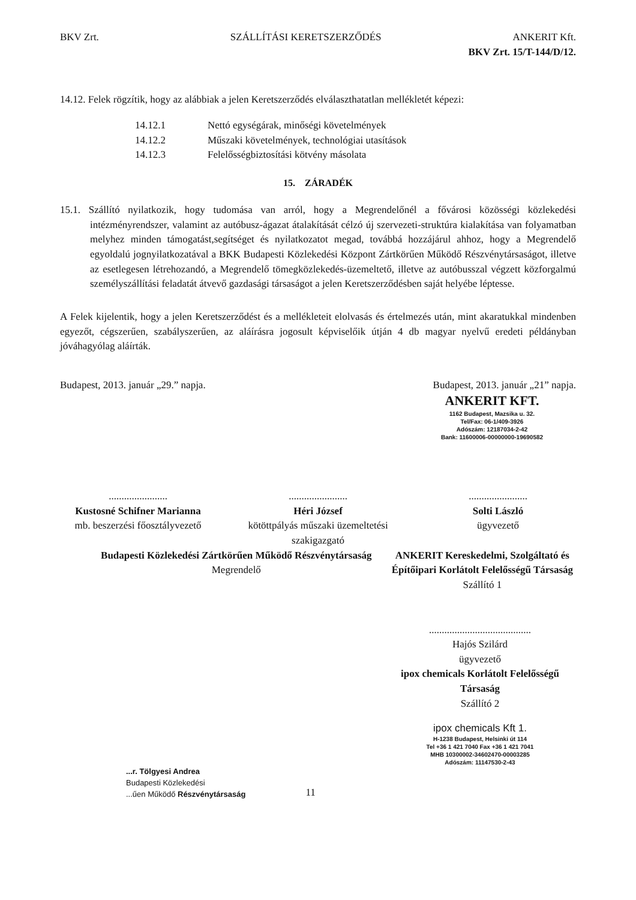BKV Zrt. SZÁLLÍTÁSI KERETSZERZŐDÉS ANKERIT Kft.
BKV Zrt. 15/T-144/D/12.
14.12. Felek rögzítik, hogy az alábbiak a jelen Keretszerződés elválaszthatatlan mellékletét képezi:
| 14.12.1 | Nettó egységárak, minőségi követelmények |
| 14.12.2 | Műszaki követelmények, technológiai utasítások |
| 14.12.3 | Felelősségbiztosítási kötvény másolata |
15. ZÁRADÉK
15.1. Szállító nyilatkozik, hogy tudomása van arról, hogy a Megrendelőnél a fővárosi közösségi közlekedési intézményrendszer, valamint az autóbusz-ágazat átalakítását célzó új szervezeti-struktúra kialakítása van folyamatban melyhez minden támogatást,segítséget és nyilatkozatot megad, továbbá hozzájárul ahhoz, hogy a Megrendelő egyoldalú jognyilatkozatával a BKK Budapesti Közlekedési Központ Zártkörűen Működő Részvénytársaságot, illetve az esetlegesen létrehozandó, a Megrendelő tömegközlekedés-üzemeltető, illetve az autóbusszal végzett közforgalmú személyszállítási feladatát átvevő gazdasági társaságot a jelen Keretszerződésben saját helyébe léptesse.
A Felek kijelentik, hogy a jelen Keretszerződést és a mellékleteit elolvasás és értelmezés után, mint akaratukkal mindenben egyezőt, cégszerűen, szabályszerűen, az aláírásra jogosult képviselőik útján 4 db magyar nyelvű eredeti példányban jóváhagyólag aláírták.
Budapest, 2013. január „29.” napja. Budapest, 2013. január „21” napja.
ANKERIT KFT.
1162 Budapest, Mazsika u. 32.
Tel/Fax: 06-1/409-3926
Adószám: 12187034-2-42
Bank: 11600006-00000000-19690582
.......................
Kustosné Schifner Marianna
mb. beszerzési főosztályvezető
.......................
Héri József
kötöttpályás műszaki üzemeltetési szakigazgató
.......................
Solti László
ügyvezető
Budapesti Közlekedési Zártkörűen Működő Részvénytársaság
Megrendelő
ANKERIT Kereskedelmi, Szolgáltató és Építőipari Korlátolt Felelősségű Társaság
Szállító 1
........................................
Hajós Szilárd
ügyvezető
ipox chemicals Korlátolt Felelősségű Társaság
Szállító 2
ipox chemicals Kft 1.
H-1238 Budapest, Helsinki út 114
Tel +36 1 421 7040 Fax +36 1 421 7041
MHB 10300002-34602470-00003285
Adószám: 11147530-2-43
...r. Tölgyesi Andrea
Budapesti Közlekedési
...űen Működő Részvénytársaság
11